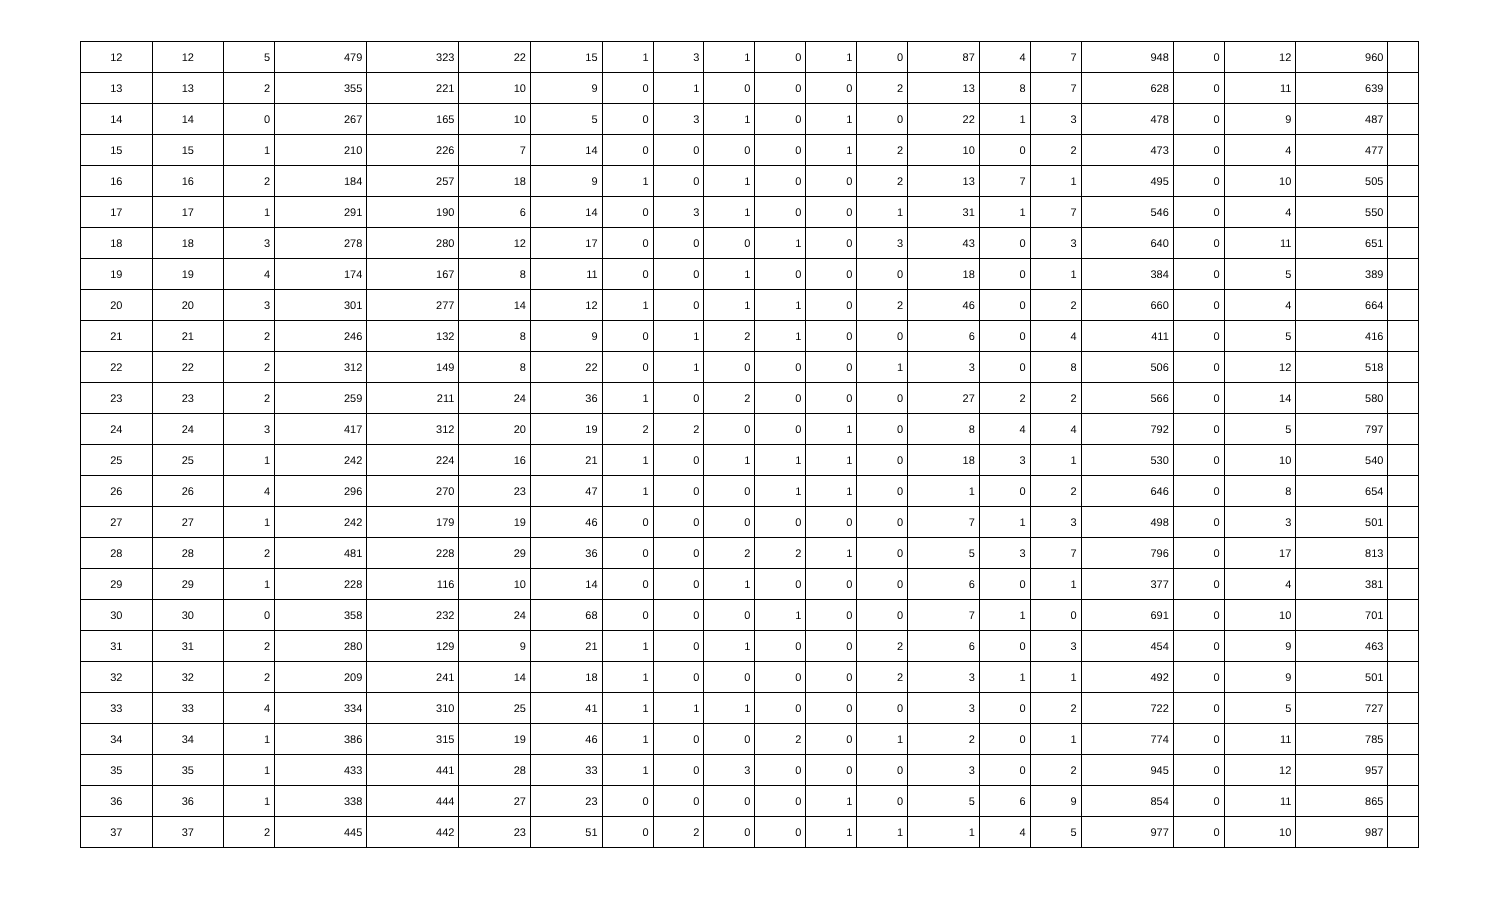| 12 | 12 | 5 | 479 | 323 | 22 | 15 | 1 | 3 | 1 | 0 | 1 | 0 | 87 | 4 | 7 | 948 | 0 | 12 | 960 | |
| 13 | 13 | 2 | 355 | 221 | 10 | 9 | 0 | 1 | 0 | 0 | 0 | 2 | 13 | 8 | 7 | 628 | 0 | 11 | 639 | |
| 14 | 14 | 0 | 267 | 165 | 10 | 5 | 0 | 3 | 1 | 0 | 1 | 0 | 22 | 1 | 3 | 478 | 0 | 9 | 487 | |
| 15 | 15 | 1 | 210 | 226 | 7 | 14 | 0 | 0 | 0 | 0 | 1 | 2 | 10 | 0 | 2 | 473 | 0 | 4 | 477 | |
| 16 | 16 | 2 | 184 | 257 | 18 | 9 | 1 | 0 | 1 | 0 | 0 | 2 | 13 | 7 | 1 | 495 | 0 | 10 | 505 | |
| 17 | 17 | 1 | 291 | 190 | 6 | 14 | 0 | 3 | 1 | 0 | 0 | 1 | 31 | 1 | 7 | 546 | 0 | 4 | 550 | |
| 18 | 18 | 3 | 278 | 280 | 12 | 17 | 0 | 0 | 0 | 1 | 0 | 3 | 43 | 0 | 3 | 640 | 0 | 11 | 651 | |
| 19 | 19 | 4 | 174 | 167 | 8 | 11 | 0 | 0 | 1 | 0 | 0 | 0 | 18 | 0 | 1 | 384 | 0 | 5 | 389 | |
| 20 | 20 | 3 | 301 | 277 | 14 | 12 | 1 | 0 | 1 | 1 | 0 | 2 | 46 | 0 | 2 | 660 | 0 | 4 | 664 | |
| 21 | 21 | 2 | 246 | 132 | 8 | 9 | 0 | 1 | 2 | 1 | 0 | 0 | 6 | 0 | 4 | 411 | 0 | 5 | 416 | |
| 22 | 22 | 2 | 312 | 149 | 8 | 22 | 0 | 1 | 0 | 0 | 0 | 1 | 3 | 0 | 8 | 506 | 0 | 12 | 518 | |
| 23 | 23 | 2 | 259 | 211 | 24 | 36 | 1 | 0 | 2 | 0 | 0 | 0 | 27 | 2 | 2 | 566 | 0 | 14 | 580 | |
| 24 | 24 | 3 | 417 | 312 | 20 | 19 | 2 | 2 | 0 | 0 | 1 | 0 | 8 | 4 | 4 | 792 | 0 | 5 | 797 | |
| 25 | 25 | 1 | 242 | 224 | 16 | 21 | 1 | 0 | 1 | 1 | 1 | 0 | 18 | 3 | 1 | 530 | 0 | 10 | 540 | |
| 26 | 26 | 4 | 296 | 270 | 23 | 47 | 1 | 0 | 0 | 1 | 1 | 0 | 1 | 0 | 2 | 646 | 0 | 8 | 654 | |
| 27 | 27 | 1 | 242 | 179 | 19 | 46 | 0 | 0 | 0 | 0 | 0 | 0 | 7 | 1 | 3 | 498 | 0 | 3 | 501 | |
| 28 | 28 | 2 | 481 | 228 | 29 | 36 | 0 | 0 | 2 | 2 | 1 | 0 | 5 | 3 | 7 | 796 | 0 | 17 | 813 | |
| 29 | 29 | 1 | 228 | 116 | 10 | 14 | 0 | 0 | 1 | 0 | 0 | 0 | 6 | 0 | 1 | 377 | 0 | 4 | 381 | |
| 30 | 30 | 0 | 358 | 232 | 24 | 68 | 0 | 0 | 0 | 1 | 0 | 0 | 7 | 1 | 0 | 691 | 0 | 10 | 701 | |
| 31 | 31 | 2 | 280 | 129 | 9 | 21 | 1 | 0 | 1 | 0 | 0 | 2 | 6 | 0 | 3 | 454 | 0 | 9 | 463 | |
| 32 | 32 | 2 | 209 | 241 | 14 | 18 | 1 | 0 | 0 | 0 | 0 | 2 | 3 | 1 | 1 | 492 | 0 | 9 | 501 | |
| 33 | 33 | 4 | 334 | 310 | 25 | 41 | 1 | 1 | 1 | 0 | 0 | 0 | 3 | 0 | 2 | 722 | 0 | 5 | 727 | |
| 34 | 34 | 1 | 386 | 315 | 19 | 46 | 1 | 0 | 0 | 2 | 0 | 1 | 2 | 0 | 1 | 774 | 0 | 11 | 785 | |
| 35 | 35 | 1 | 433 | 441 | 28 | 33 | 1 | 0 | 3 | 0 | 0 | 0 | 3 | 0 | 2 | 945 | 0 | 12 | 957 | |
| 36 | 36 | 1 | 338 | 444 | 27 | 23 | 0 | 0 | 0 | 0 | 1 | 0 | 5 | 6 | 9 | 854 | 0 | 11 | 865 | |
| 37 | 37 | 2 | 445 | 442 | 23 | 51 | 0 | 2 | 0 | 0 | 1 | 1 | 1 | 4 | 5 | 977 | 0 | 10 | 987 | |